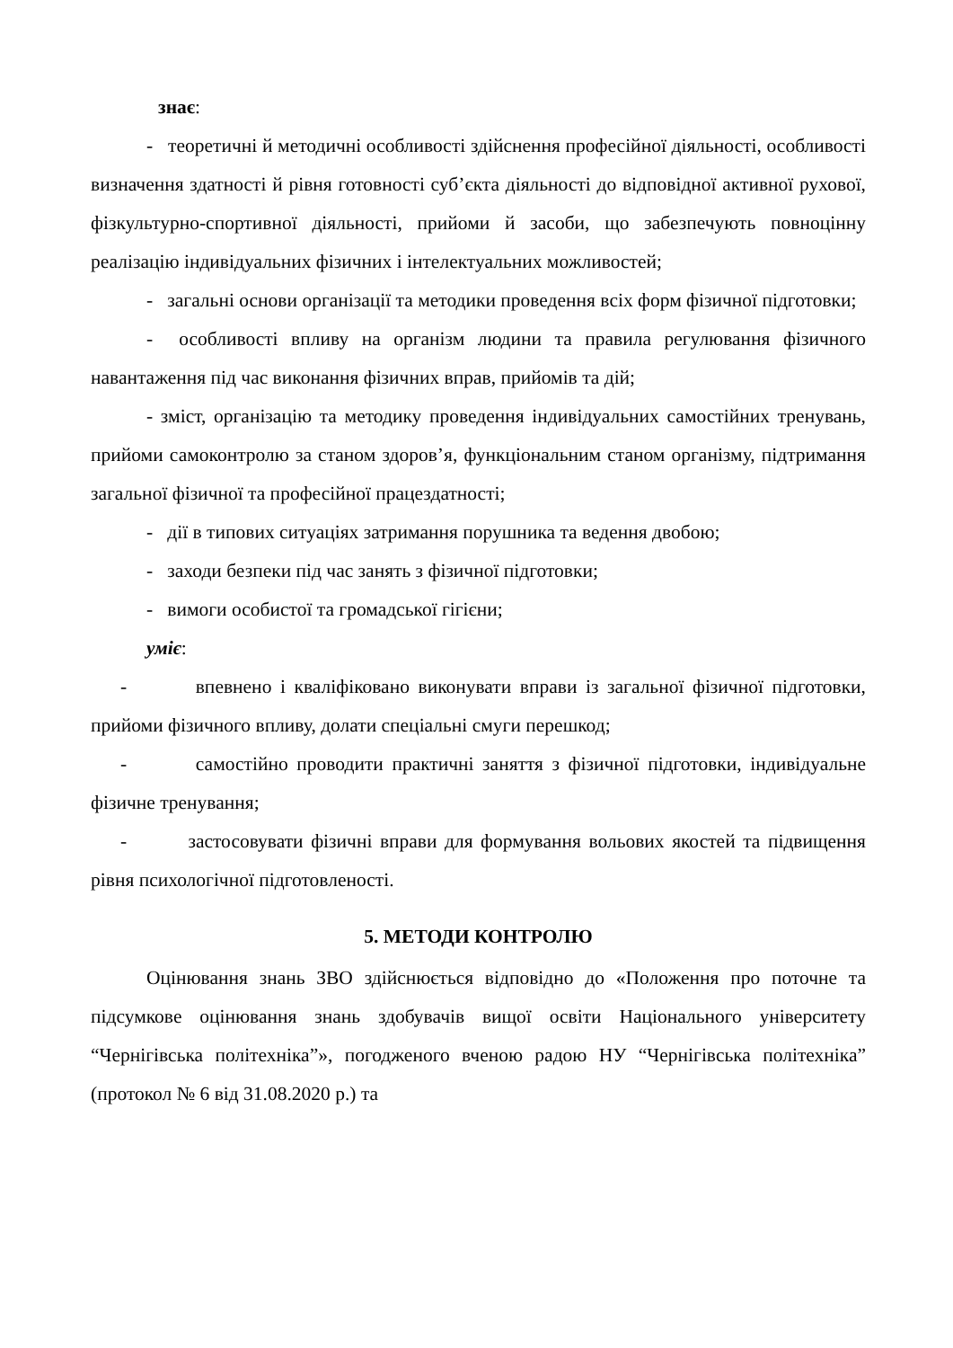знає:
- теоретичні й методичні особливості здійснення професійної діяльності, особливості визначення здатності й рівня готовності суб’єкта діяльності до відповідної активної рухової, фізкультурно-спортивної діяльності, прийоми й засоби, що забезпечують повноцінну реалізацію індивідуальних фізичних і інтелектуальних можливостей;
- загальні основи організації та методики проведення всіх форм фізичної підготовки;
- особливості впливу на організм людини та правила регулювання фізичного навантаження під час виконання фізичних вправ, прийомів та дій;
- зміст, організацію та методику проведення індивідуальних самостійних тренувань, прийоми самоконтролю за станом здоров’я, функціональним станом організму, підтримання загальної фізичної та професійної працездатності;
- дії в типових ситуаціях затримання порушника та ведення двобою;
- заходи безпеки під час занять з фізичної підготовки;
- вимоги особистої та громадської гігієни;
уміє:
- впевнено і кваліфіковано виконувати вправи із загальної фізичної підготовки, прийоми фізичного впливу, долати спеціальні смуги перешкод;
- самостійно проводити практичні заняття з фізичної підготовки, індивідуальне фізичне тренування;
- застосовувати фізичні вправи для формування вольових якостей та підвищення рівня психологічної підготовленості.
5. МЕТОДИ КОНТРОЛЮ
Оцінювання знань ЗВО здійснюється відповідно до «Положення про поточне та підсумкове оцінювання знань здобувачів вищої освіти Національного університету “Чернігівська політехніка”», погодженого вченою радою НУ “Чернігівська політехніка” (протокол № 6 від 31.08.2020 р.) та